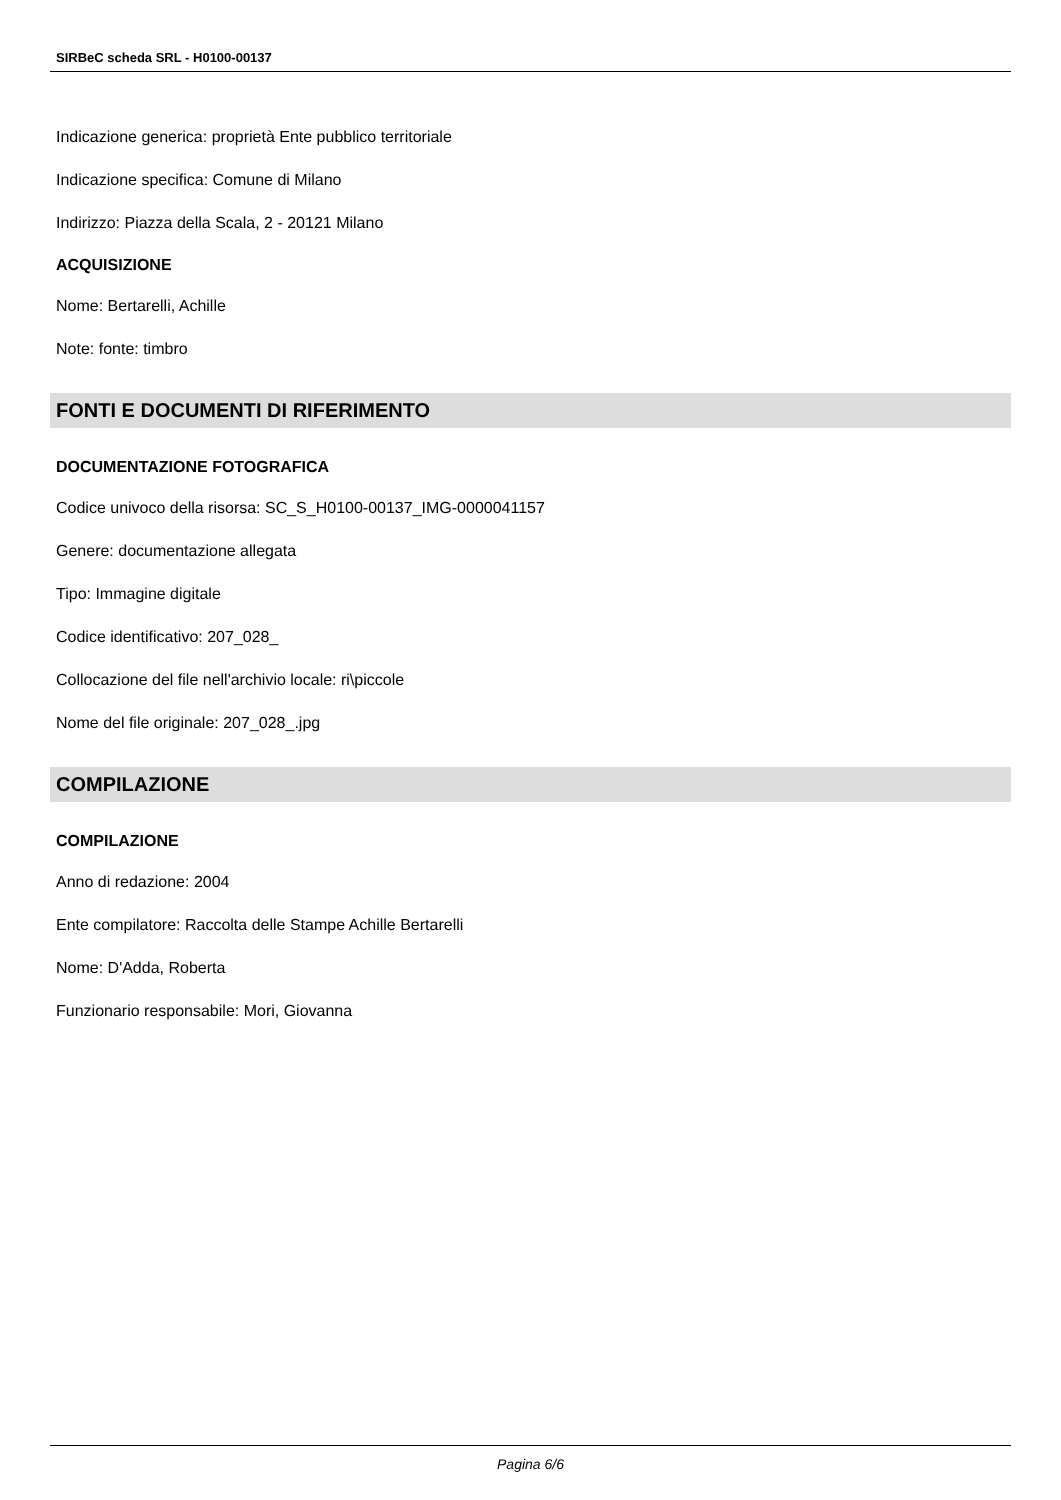SIRBeC scheda SRL - H0100-00137
Indicazione generica: proprietà Ente pubblico territoriale
Indicazione specifica: Comune di Milano
Indirizzo: Piazza della Scala, 2 - 20121 Milano
ACQUISIZIONE
Nome: Bertarelli, Achille
Note: fonte: timbro
FONTI E DOCUMENTI DI RIFERIMENTO
DOCUMENTAZIONE FOTOGRAFICA
Codice univoco della risorsa: SC_S_H0100-00137_IMG-0000041157
Genere: documentazione allegata
Tipo: Immagine digitale
Codice identificativo: 207_028_
Collocazione del file nell'archivio locale: ri\piccole
Nome del file originale: 207_028_.jpg
COMPILAZIONE
COMPILAZIONE
Anno di redazione: 2004
Ente compilatore: Raccolta delle Stampe Achille Bertarelli
Nome: D'Adda, Roberta
Funzionario responsabile: Mori, Giovanna
Pagina 6/6